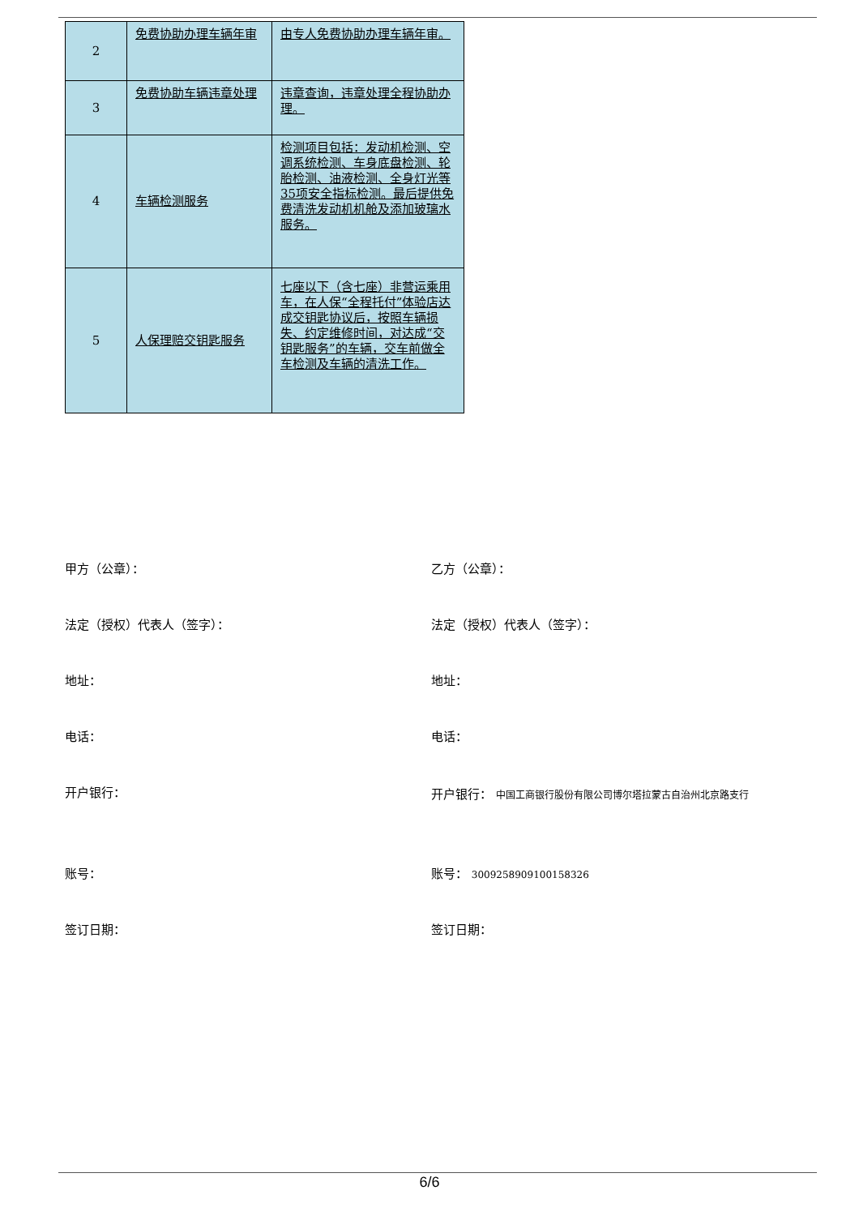| 2 | 免费协助办理车辆年审 | 由专人免费协助办理车辆年审。 |
| 3 | 免费协助车辆违章处理 | 违章查询，违章处理全程协助办理。 |
| 4 | 车辆检测服务 | 检测项目包括：发动机检测、空调系统检测、车身底盘检测、轮胎检测、油液检测、全身灯光等35项安全指标检测。最后提供免费清洗发动机机舱及添加玻璃水服务。 |
| 5 | 人保理赔交钥匙服务 | 七座以下（含七座）非营运乘用车，在人保“全程托付”体验店达成交钥匙协议后，按照车辆损失、约定维修时间，对达成“交钥匙服务”的车辆，交车前做全车检测及车辆的清洗工作。 |
甲方（公章）： 乙方（公章）：
法定（授权）代表人（签字）： 法定（授权）代表人（签字）：
地址： 地址：
电话： 电话：
开户银行：
开户银行： 中国工商银行股份有限公司博尔塔拉蒙古自治州北京路支行
账号： 账号： 3009258909100158326
签订日期： 签订日期：
6/6